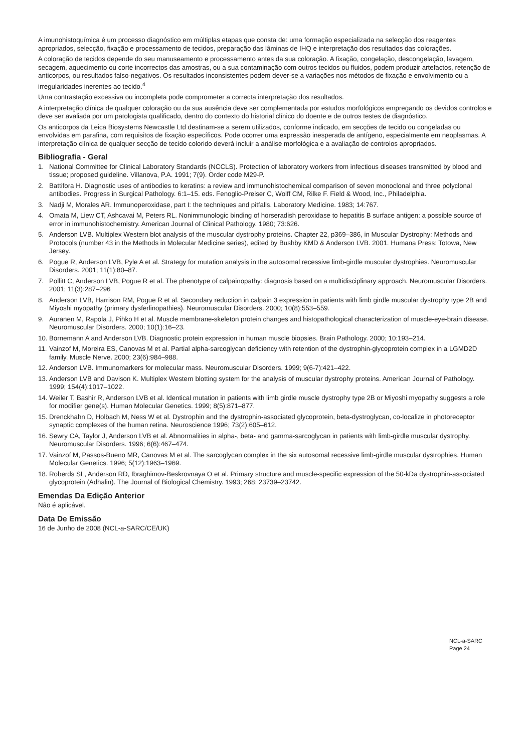A imunohistoquímica é um processo diagnóstico em múltiplas etapas que consta de: uma formação especializada na selecção dos reagentes apropriados, selecção, fixação e processamento de tecidos, preparação das lâminas de IHQ e interpretação dos resultados das colorações.
A coloração de tecidos depende do seu manuseamento e processamento antes da sua coloração. A fixação, congelação, descongelação, lavagem, secagem, aquecimento ou corte incorrectos das amostras, ou a sua contaminação com outros tecidos ou fluidos, podem produzir artefactos, retenção de anticorpos, ou resultados falso-negativos. Os resultados inconsistentes podem dever-se a variações nos métodos de fixação e envolvimento ou a irregularidades inerentes ao tecido.<sup>4</sup>
Uma contrastação excessiva ou incompleta pode comprometer a correcta interpretação dos resultados.
A interpretação clínica de qualquer coloração ou da sua ausência deve ser complementada por estudos morfológicos empregando os devidos controlos e deve ser avaliada por um patologista qualificado, dentro do contexto do historial clínico do doente e de outros testes de diagnóstico.
Os anticorpos da Leica Biosystems Newcastle Ltd destinam-se a serem utilizados, conforme indicado, em secções de tecido ou congeladas ou envolvidas em parafina, com requisitos de fixação específicos. Pode ocorrer uma expressão inesperada de antígeno, especialmente em neoplasmas. A interpretação clínica de qualquer secção de tecido colorido deverá incluir a análise morfológica e a avaliação de controlos apropriados.
Bibliografia - Geral
1. National Committee for Clinical Laboratory Standards (NCCLS). Protection of laboratory workers from infectious diseases transmitted by blood and tissue; proposed guideline. Villanova, P.A. 1991; 7(9). Order code M29-P.
2. Battifora H. Diagnostic uses of antibodies to keratins: a review and immunohistochemical comparison of seven monoclonal and three polyclonal antibodies. Progress in Surgical Pathology. 6:1–15. eds. Fenoglio-Preiser C, Wolff CM, Rilke F. Field & Wood, Inc., Philadelphia.
3. Nadji M, Morales AR. Immunoperoxidase, part I: the techniques and pitfalls. Laboratory Medicine. 1983; 14:767.
4. Omata M, Liew CT, Ashcavai M, Peters RL. Nonimmunologic binding of horseradish peroxidase to hepatitis B surface antigen: a possible source of error in immunohistochemistry. American Journal of Clinical Pathology. 1980; 73:626.
5. Anderson LVB. Multiplex Western blot analysis of the muscular dystrophy proteins. Chapter 22, p369–386, in Muscular Dystrophy: Methods and Protocols (number 43 in the Methods in Molecular Medicine series), edited by Bushby KMD & Anderson LVB. 2001. Humana Press: Totowa, New Jersey.
6. Pogue R, Anderson LVB, Pyle A et al. Strategy for mutation analysis in the autosomal recessive limb-girdle muscular dystrophies. Neuromuscular Disorders. 2001; 11(1):80–87.
7. Pollitt C, Anderson LVB, Pogue R et al. The phenotype of calpainopathy: diagnosis based on a multidisciplinary approach. Neuromuscular Disorders. 2001; 11(3):287–296
8. Anderson LVB, Harrison RM, Pogue R et al. Secondary reduction in calpain 3 expression in patients with limb girdle muscular dystrophy type 2B and Miyoshi myopathy (primary dysferlinopathies). Neuromuscular Disorders. 2000; 10(8):553–559.
9. Auranen M, Rapola J, Pihko H et al. Muscle membrane-skeleton protein changes and histopathological characterization of muscle-eye-brain disease. Neuromuscular Disorders. 2000; 10(1):16–23.
10. Bornemann A and Anderson LVB. Diagnostic protein expression in human muscle biopsies. Brain Pathology. 2000; 10:193–214.
11. Vainzof M, Moreira ES, Canovas M et al. Partial alpha-sarcoglycan deficiency with retention of the dystrophin-glycoprotein complex in a LGMD2D family. Muscle Nerve. 2000; 23(6):984–988.
12. Anderson LVB. Immunomarkers for molecular mass. Neuromuscular Disorders. 1999; 9(6-7):421–422.
13. Anderson LVB and Davison K. Multiplex Western blotting system for the analysis of muscular dystrophy proteins. American Journal of Pathology. 1999; 154(4):1017–1022.
14. Weiler T, Bashir R, Anderson LVB et al. Identical mutation in patients with limb girdle muscle dystrophy type 2B or Miyoshi myopathy suggests a role for modifier gene(s). Human Molecular Genetics. 1999; 8(5):871–877.
15. Drenckhahn D, Holbach M, Ness W et al. Dystrophin and the dystrophin-associated glycoprotein, beta-dystroglycan, co-localize in photoreceptor synaptic complexes of the human retina. Neuroscience 1996; 73(2):605–612.
16. Sewry CA, Taylor J, Anderson LVB et al. Abnormalities in alpha-, beta- and gamma-sarcoglycan in patients with limb-girdle muscular dystrophy. Neuromuscular Disorders. 1996; 6(6):467–474.
17. Vainzof M, Passos-Bueno MR, Canovas M et al. The sarcoglycan complex in the six autosomal recessive limb-girdle muscular dystrophies. Human Molecular Genetics. 1996; 5(12):1963–1969.
18. Roberds SL, Anderson RD, Ibraghimov-Beskrovnaya O et al. Primary structure and muscle-specific expression of the 50-kDa dystrophin-associated glycoprotein (Adhalin). The Journal of Biological Chemistry. 1993; 268: 23739–23742.
Emendas Da Edição Anterior
Não é aplicável.
Data De Emissão
16 de Junho de 2008 (NCL-a-SARC/CE/UK)
NCL-a-SARC
Page 24